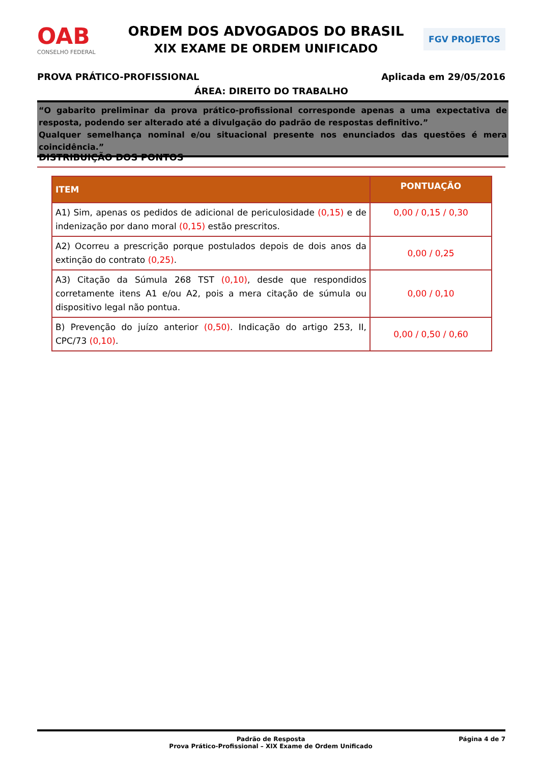OAB
CONSELHO FEDERAL
ORDEM DOS ADVOGADOS DO BRASIL
XIX EXAME DE ORDEM UNIFICADO
FGV PROJETOS
PROVA PRÁTICO-PROFISSIONAL Aplicada em 29/05/2016
ÁREA: DIREITO DO TRABALHO
“O gabarito preliminar da prova prático-profissional corresponde apenas a uma expectativa de resposta, podendo ser alterado até a divulgação do padrão de respostas definitivo.”
Qualquer semelhança nominal e/ou situacional presente nos enunciados das questões é mera coincidência.”
DISTRIBUIÇÃO DOS PONTOS
| ITEM | PONTUAÇÃO |
| --- | --- |
| A1) Sim, apenas os pedidos de adicional de periculosidade (0,15) e de indenização por dano moral (0,15) estão prescritos. | 0,00 / 0,15 / 0,30 |
| A2) Ocorreu a prescrição porque postulados depois de dois anos da extinção do contrato (0,25) . | 0,00 / 0,25 |
| A3) Citação da Súmula 268 TST (0,10) , desde que respondidos corretamente itens A1 e/ou A2, pois a mera citação de súmula ou dispositivo legal não pontua. | 0,00 / 0,10 |
| B) Prevenção do juízo anterior (0,50) . Indicação do artigo 253, II, CPC/73 (0,10) . | 0,00 / 0,50 / 0,60 |
Padrão de Resposta
Prova Prático-Profissional – XIX Exame de Ordem Unificado
Página 4 de 7